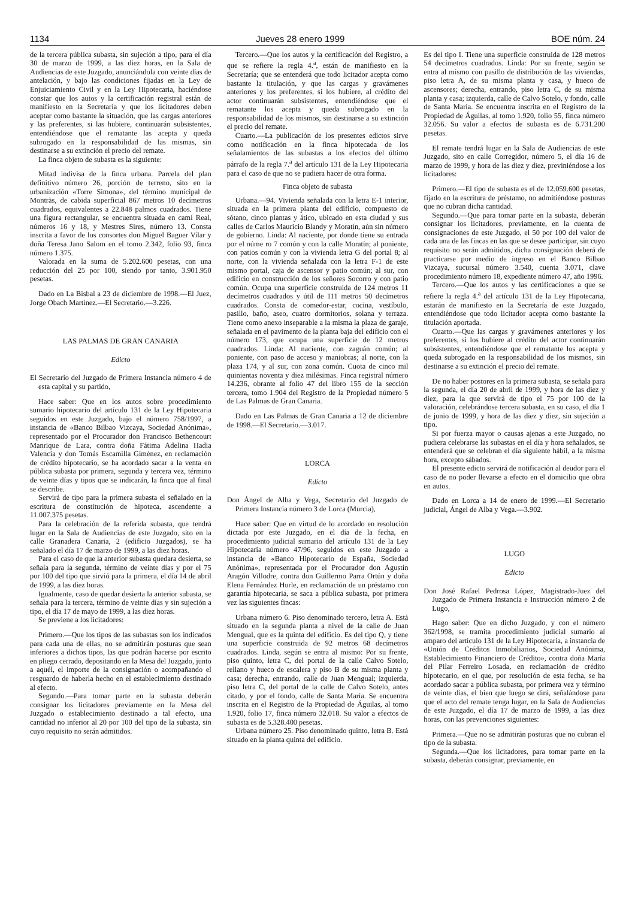1134 Jueves 28 enero 1999 BOE núm. 24
de la tercera pública subasta, sin sujeción a tipo, para el día 30 de marzo de 1999, a las diez horas, en la Sala de Audiencias de este Juzgado, anunciándola con veinte días de antelación, y bajo las condiciones fijadas en la Ley de Enjuiciamiento Civil y en la Ley Hipotecaria, haciéndose constar que los autos y la certificación registral están de manifiesto en la Secretaría y que los licitadores deben aceptar como bastante la situación, que las cargas anteriores y las preferentes, si las hubiere, continuarán subsistentes, entendiéndose que el rematante las acepta y queda subrogado en la responsabilidad de las mismas, sin destinarse a su extinción el precio del remate.
La finca objeto de subasta es la siguiente:
Mitad indivisa de la finca urbana. Parcela del plan definitivo número 26, porción de terreno, sito en la urbanización «Torre Simona», del término municipal de Montràs, de cabida superficial 867 metros 10 decímetros cuadrados, equivalentes a 22.848 palmos cuadrados. Tiene una figura rectangular, se encuentra situada en camí Real, números 16 y 18, y Mestres Sires, número 13. Consta inscrita a favor de los consortes don Miguel Baguer Vilar y doña Teresa Jano Salom en el tomo 2.342, folio 93, finca número 1.375.
Valorada en la suma de 5.202.600 pesetas, con una reducción del 25 por 100, siendo por tanto, 3.901.950 pesetas.
Dado en La Bisbal a 23 de diciembre de 1998.—El Juez, Jorge Obach Martínez.—El Secretario.—3.226.
LAS PALMAS DE GRAN CANARIA
Edicto
El Secretario del Juzgado de Primera Instancia número 4 de esta capital y su partido,
Hace saber: Que en los autos sobre procedimiento sumario hipotecario del artículo 131 de la Ley Hipotecaria seguidos en este Juzgado, bajo el número 758/1997, a instancia de «Banco Bilbao Vizcaya, Sociedad Anónima», representado por el Procurador don Francisco Bethencourt Manrique de Lara, contra doña Fátima Adelina Hadia Valencia y don Tomás Escamilla Giménez, en reclamación de crédito hipotecario, se ha acordado sacar a la venta en pública subasta por primera, segunda y tercera vez, término de veinte días y tipos que se indicarán, la finca que al final se describe.
Servirá de tipo para la primera subasta el señalado en la escritura de constitución de hipoteca, ascendente a 11.007.375 pesetas.
Para la celebración de la referida subasta, que tendrá lugar en la Sala de Audiencias de este Juzgado, sito en la calle Granadera Canaria, 2 (edificio Juzgados), se ha señalado el día 17 de marzo de 1999, a las diez horas.
Para el caso de que la anterior subasta quedara desierta, se señala para la segunda, término de veinte días y por el 75 por 100 del tipo que sirvió para la primera, el día 14 de abril de 1999, a las diez horas.
Igualmente, caso de quedar desierta la anterior subasta, se señala para la tercera, término de veinte días y sin sujeción a tipo, el día 17 de mayo de 1999, a las diez horas.
Se previene a los licitadores:
Primero.—Que los tipos de las subastas son los indicados para cada una de ellas, no se admitirán posturas que sean inferiores a dichos tipos, las que podrán hacerse por escrito en pliego cerrado, depositando en la Mesa del Juzgado, junto a aquél, el importe de la consignación o acompañando el resguardo de haberla hecho en el establecimiento destinado al efecto.
Segundo.—Para tomar parte en la subasta deberán consignar los licitadores previamente en la Mesa del Juzgado o establecimiento destinado a tal efecto, una cantidad no inferior al 20 por 100 del tipo de la subasta, sin cuyo requisito no serán admitidos.
Tercero.—Que los autos y la certificación del Registro, a que se refiere la regla 4.<sup>a</sup>, están de manifiesto en la Secretaría; que se entenderá que todo licitador acepta como bastante la titulación, y que las cargas y gravámenes anteriores y los preferentes, si los hubiere, al crédito del actor continuarán subsistentes, entendiéndose que el rematante los acepta y queda subrogado en la responsabilidad de los mismos, sin destinarse a su extinción el precio del remate.
Cuarto.—La publicación de los presentes edictos sirve como notificación en la finca hipotecada de los señalamientos de las subastas a los efectos del último párrafo de la regla 7.<sup>a</sup> del artículo 131 de la Ley Hipotecaria para el caso de que no se pudiera hacer de otra forma.
Finca objeto de subasta
Urbana.—94. Vivienda señalada con la letra E-1 interior, situada en la primera planta del edificio, compuesto de sótano, cinco plantas y ático, ubicado en esta ciudad y sus calles de Carlos Mauricio Blandy y Moratín, aún sin número de gobierno. Linda: Al naciente, por donde tiene su entrada por el núme ro 7 común y con la calle Moratín; al poniente, con patios común y con la vivienda letra G del portal 8; al norte, con la vivienda señalada con la letra F-1 de este mismo portal, caja de ascensor y patio común; al sur, con edificio en construcción de los señores Socorro y con patio común. Ocupa una superficie construida de 124 metros 11 decímetros cuadrados y útil de 111 metros 50 decímetros cuadrados. Consta de comedor-estar, cocina, vestíbulo, pasillo, baño, aseo, cuatro dormitorios, solana y terraza. Tiene como anexo inseparable a la misma la plaza de garaje, señalada en el pavimento de la planta baja del edificio con el número 173, que ocupa una superficie de 12 metros cuadrados. Linda: Al naciente, con zaguán común; al poniente, con paso de acceso y maniobras; al norte, con la plaza 174, y al sur, con zona común. Cuota de cinco mil quinientas noventa y diez milésimas. Finca registral número 14.236, obrante al folio 47 del libro 155 de la sección tercera, tomo 1.904 del Registro de la Propiedad número 5 de Las Palmas de Gran Canaria.
Dado en Las Palmas de Gran Canaria a 12 de diciembre de 1998.—El Secretario.—3.017.
LORCA
Edicto
Don Ángel de Alba y Vega, Secretario del Juzgado de Primera Instancia número 3 de Lorca (Murcia),
Hace saber: Que en virtud de lo acordado en resolución dictada por este Juzgado, en el día de la fecha, en procedimiento judicial sumario del artículo 131 de la Ley Hipotecaria número 47/96, seguidos en este Juzgado a instancia de «Banco Hipotecario de España, Sociedad Anónima», representada por el Procurador don Agustín Aragón Villodre, contra don Guillermo Parra Ortún y doña Elena Fernández Hurle, en reclamación de un préstamo con garantía hipotecaria, se saca a pública subasta, por primera vez las siguientes fincas:
Urbana número 6. Piso denominado tercero, letra A. Está situado en la segunda planta a nivel de la calle de Juan Mengual, que es la quinta del edificio. Es del tipo Q, y tiene una superficie construida de 92 metros 68 decímetros cuadrados. Linda, según se entra al mismo: Por su frente, piso quinto, letra C, del portal de la calle Calvo Sotelo, rellano y hueco de escalera y piso B de su misma planta y casa; derecha, entrando, calle de Juan Mengual; izquierda, piso letra C, del portal de la calle de Calvo Sotelo, antes citado, y por el fondo, calle de Santa María. Se encuentra inscrita en el Registro de la Propiedad de Águilas, al tomo 1.920, folio 17, finca número 32.018. Su valor a efectos de subasta es de 5.328.400 pesetas.
Urbana número 25. Piso denominado quinto, letra B. Está situado en la planta quinta del edificio.
Es del tipo I. Tiene una superficie construida de 128 metros 54 decímetros cuadrados. Linda: Por su frente, según se entra al mismo con pasillo de distribución de las viviendas, piso letra A, de su misma planta y casa, y hueco de ascensores; derecha, entrando, piso letra C, de su misma planta y casa; izquierda, calle de Calvo Sotelo, y fondo, calle de Santa María. Se encuentra inscrita en el Registro de la Propiedad de Águilas, al tomo 1.920, folio 55, finca número 32.056. Su valor a efectos de subasta es de 6.731.200 pesetas.
El remate tendrá lugar en la Sala de Audiencias de este Juzgado, sito en calle Corregidor, número 5, el día 16 de marzo de 1999, y hora de las diez y diez, previniéndose a los licitadores:
Primero.—El tipo de subasta es el de 12.059.600 pesetas, fijado en la escritura de préstamo, no admitiéndose posturas que no cubran dicha cantidad.
Segundo.—Que para tomar parte en la subasta, deberán consignar los licitadores, previamente, en la cuenta de consignaciones de este Juzgado, el 50 por 100 del valor de cada una de las fincas en las que se desee participar, sin cuyo requisito no serán admitidos, dicha consignación deberá de practicarse por medio de ingreso en el Banco Bilbao Vizcaya, sucursal número 3.540, cuenta 3.071, clave procedimiento número 18, expediente número 47, año 1996.
Tercero.—Que los autos y las certificaciones a que se refiere la regla 4.<sup>a</sup> del artículo 131 de la Ley Hipotecaria, estarán de manifiesto en la Secretaría de este Juzgado, entendiéndose que todo licitador acepta como bastante la titulación aportada.
Cuarto.—Que las cargas y gravámenes anteriores y los preferentes, si los hubiere al crédito del actor continuarán subsistentes, entendiéndose que el rematante los acepta y queda subrogado en la responsabilidad de los mismos, sin destinarse a su extinción el precio del remate.
De no haber postores en la primera subasta, se señala para la segunda, el día 20 de abril de 1999, y hora de las diez y diez, para la que servirá de tipo el 75 por 100 de la valoración, celebrándose tercera subasta, en su caso, el día 1 de junio de 1999, y hora de las diez y diez, sin sujeción a tipo.
Si por fuerza mayor o causas ajenas a este Juzgado, no pudiera celebrarse las subastas en el día y hora señalados, se entenderá que se celebran el día siguiente hábil, a la misma hora, excepto sábados.
El presente edicto servirá de notificación al deudor para el caso de no poder llevarse a efecto en el domicilio que obra en autos.
Dado en Lorca a 14 de enero de 1999.—El Secretario judicial, Ángel de Alba y Vega.—3.902.
LUGO
Edicto
Don José Rafael Pedrosa López, Magistrado-Juez del Juzgado de Primera Instancia e Instrucción número 2 de Lugo,
Hago saber: Que en dicho Juzgado, y con el número 362/1998, se tramita procedimiento judicial sumario al amparo del artículo 131 de la Ley Hipotecaria, a instancia de «Unión de Créditos Inmobiliarios, Sociedad Anónima, Establecimiento Financiero de Crédito», contra doña María del Pilar Ferreiro Losada, en reclamación de crédito hipotecario, en el que, por resolución de esta fecha, se ha acordado sacar a pública subasta, por primera vez y término de veinte días, el bien que luego se dirá, señalándose para que el acto del remate tenga lugar, en la Sala de Audiencias de este Juzgado, el día 17 de marzo de 1999, a las diez horas, con las prevenciones siguientes:
Primera.—Que no se admitirán posturas que no cubran el tipo de la subasta.
Segunda.—Que los licitadores, para tomar parte en la subasta, deberán consignar, previamente, en